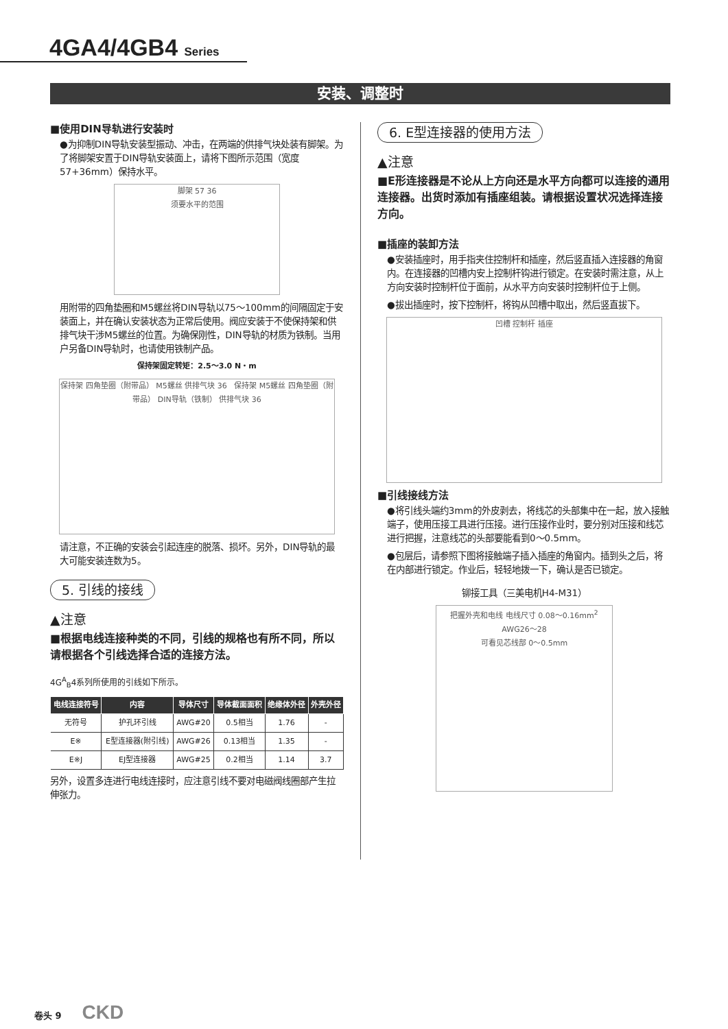4GA4/4GB4 Series
安装、调整时
■使用DIN导轨进行安装时
●为抑制DIN导轨安装型振动、冲击，在两端的供排气块处装有脚架。为了将脚架安置于DIN导轨安装面上，请将下图所示范围（宽度57+36mm）保持水平。
脚架 57 36
须要水平的范围
用附带的四角垫圈和M5螺丝将DIN导轨以75～100mm的间隔固定于安装面上，并在确认安装状态为正常后使用。阀应安装于不使保持架和供排气块干涉M5螺丝的位置。为确保刚性，DIN导轨的材质为铁制。当用户另备DIN导轨时，也请使用铁制产品。
保持架固定转矩：2.5～3.0 N・m
保持架 四角垫圈（附带品） M5螺丝 供排气块 36 保持架 M5螺丝 四角垫圈（附带品） DIN导轨（铁制） 供排气块 36
请注意，不正确的安装会引起连座的脱落、损坏。另外，DIN导轨的最大可能安装连数为5。
5. 引线的接线
▲注意
■根据电线连接种类的不同，引线的规格也有所不同，所以请根据各个引线选择合适的连接方法。
4G<sup>A</sup><sub>B</sub>4系列所使用的引线如下所示。
| 电线连接符号 | 内容 | 导体尺寸 | 导体截面面积 | 绝缘体外径 | 外壳外径 |
| --- | --- | --- | --- | --- | --- |
| 无符号 | 护孔环引线 | AWG#20 | 0.5相当 | 1.76 | - |
| E※ | E型连接器(附引线) | AWG#26 | 0.13相当 | 1.35 | - |
| E※J | EJ型连接器 | AWG#25 | 0.2相当 | 1.14 | 3.7 |
另外，设置多连进行电线连接时，应注意引线不要对电磁阀线圈部产生拉伸张力。
6. E型连接器的使用方法
▲注意
■E形连接器是不论从上方向还是水平方向都可以连接的通用连接器。出货时添加有插座组装。请根据设置状况选择连接方向。
■插座的装卸方法
●安装插座时，用手指夹住控制杆和插座，然后竖直插入连接器的角窗内。在连接器的凹槽内安上控制杆钩进行锁定。在安装时需注意，从上方向安装时控制杆位于面前，从水平方向安装时控制杆位于上侧。
●拔出插座时，按下控制杆，将钩从凹槽中取出，然后竖直拔下。
凹槽 控制杆 插座
■引线接线方法
●将引线头端约3mm的外皮剥去，将线芯的头部集中在一起，放入接触端子，使用压接工具进行压接。进行压接作业时，要分别对压接和线芯进行把握，注意线芯的头部要能看到0～0.5mm。
●包层后，请参照下图将接触端子插入插座的角窗内。插到头之后，将在内部进行锁定。作业后，轻轻地拨一下，确认是否已锁定。
铆接工具（三美电机H4-M31）
把握外壳和电线 电线尺寸 0.08～0.16mm<sup>2</sup> AWG26～28
可看见芯线部 0～0.5mm
卷头 9 CKD